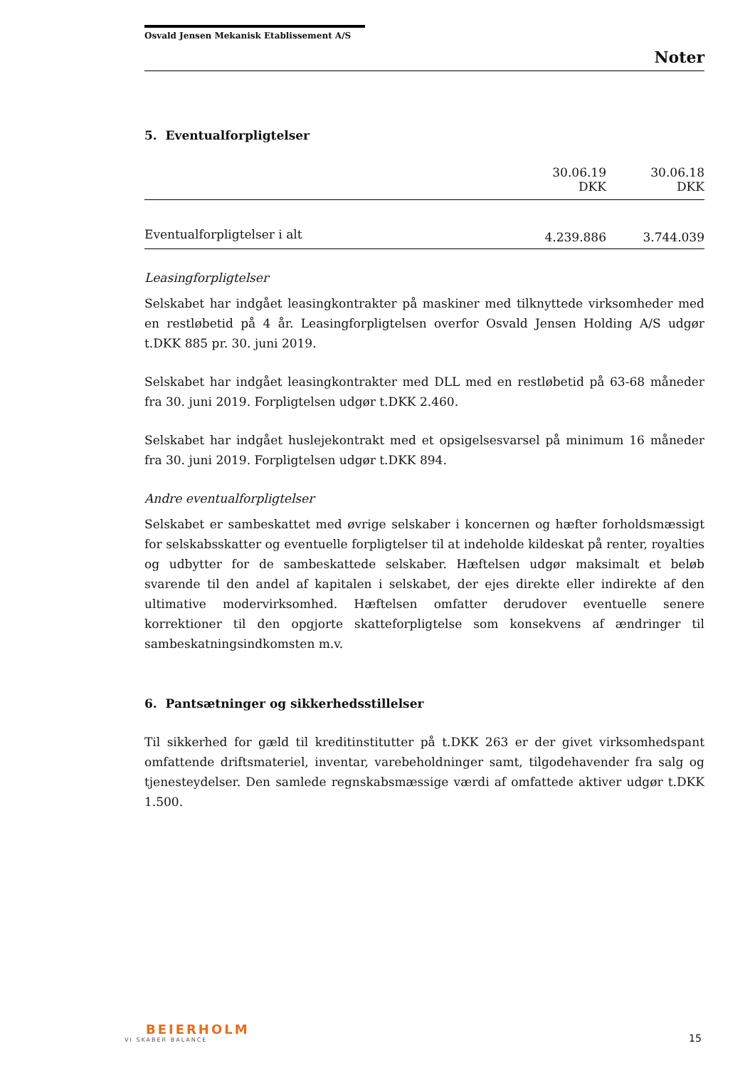Osvald Jensen Mekanisk Etablissement A/S
Noter
5. Eventualforpligtelser
| | 30.06.19 DKK | 30.06.18 DKK |
| --- | --- | --- |
| Eventualforpligtelser i alt | 4.239.886 | 3.744.039 |
Leasingforpligtelser
Selskabet har indgået leasingkontrakter på maskiner med tilknyttede virksomheder med en restløbetid på 4 år. Leasingforpligtelsen overfor Osvald Jensen Holding A/S udgør t.DKK 885 pr. 30. juni 2019.
Selskabet har indgået leasingkontrakter med DLL med en restløbetid på 63-68 måneder fra 30. juni 2019. Forpligtelsen udgør t.DKK 2.460.
Selskabet har indgået huslejekontrakt med et opsigelsesvarsel på minimum 16 måneder fra 30. juni 2019. Forpligtelsen udgør t.DKK 894.
Andre eventualforpligtelser
Selskabet er sambeskattet med øvrige selskaber i koncernen og hæfter forholdsmæssigt for selskabsskatter og eventuelle forpligtelser til at indeholde kildeskat på renter, royalties og udbytter for de sambeskattede selskaber. Hæftelsen udgør maksimalt et beløb svarende til den andel af kapitalen i selskabet, der ejes direkte eller indirekte af den ultimative modervirksomhed. Hæftelsen omfatter derudover eventuelle senere korrektioner til den opgjorte skatteforpligtelse som konsekvens af ændringer til sambeskatningsindkomsten m.v.
6. Pantsætninger og sikkerhedsstillelser
Til sikkerhed for gæld til kreditinstitutter på t.DKK 263 er der givet virksomhedspant omfattende driftsmateriel, inventar, varebeholdninger samt, tilgodehavender fra salg og tjenesteydelser. Den samlede regnskabsmæssige værdi af omfattede aktiver udgør t.DKK 1.500.
BEIERHOLM
VI SKABER BALANCE
15